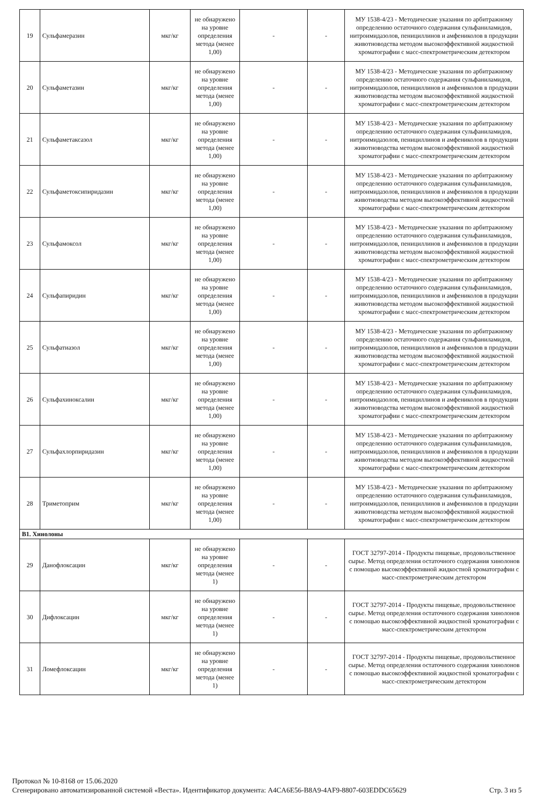| 19 | Сульфамеразин | мкг/кг | не обнаружено на уровне определения метода (менее 1,00) | - | - | МУ 1538-4/23 - Методические указания по арбитражному определению остаточного содержания сульфаниламидов, нитроимидазолов, пенициллинов и амфениколов в продукции животноводства методом высокоэффективной жидкостной хроматографии с масс-спектрометрическим детектором |
| 20 | Сульфаметазин | мкг/кг | не обнаружено на уровне определения метода (менее 1,00) | - | - | МУ 1538-4/23 - Методические указания по арбитражному определению остаточного содержания сульфаниламидов, нитроимидазолов, пенициллинов и амфениколов в продукции животноводства методом высокоэффективной жидкостной хроматографии с масс-спектрометрическим детектором |
| 21 | Сульфаметаксазол | мкг/кг | не обнаружено на уровне определения метода (менее 1,00) | - | - | МУ 1538-4/23 - Методические указания по арбитражному определению остаточного содержания сульфаниламидов, нитроимидазолов, пенициллинов и амфениколов в продукции животноводства методом высокоэффективной жидкостной хроматографии с масс-спектрометрическим детектором |
| 22 | Сульфаметоксипиридазин | мкг/кг | не обнаружено на уровне определения метода (менее 1,00) | - | - | МУ 1538-4/23 - Методические указания по арбитражному определению остаточного содержания сульфаниламидов, нитроимидазолов, пенициллинов и амфениколов в продукции животноводства методом высокоэффективной жидкостной хроматографии с масс-спектрометрическим детектором |
| 23 | Сульфамоксол | мкг/кг | не обнаружено на уровне определения метода (менее 1,00) | - | - | МУ 1538-4/23 - Методические указания по арбитражному определению остаточного содержания сульфаниламидов, нитроимидазолов, пенициллинов и амфениколов в продукции животноводства методом высокоэффективной жидкостной хроматографии с масс-спектрометрическим детектором |
| 24 | Сульфапиридин | мкг/кг | не обнаружено на уровне определения метода (менее 1,00) | - | - | МУ 1538-4/23 - Методические указания по арбитражному определению остаточного содержания сульфаниламидов, нитроимидазолов, пенициллинов и амфениколов в продукции животноводства методом высокоэффективной жидкостной хроматографии с масс-спектрометрическим детектором |
| 25 | Сульфатиазол | мкг/кг | не обнаружено на уровне определения метода (менее 1,00) | - | - | МУ 1538-4/23 - Методические указания по арбитражному определению остаточного содержания сульфаниламидов, нитроимидазолов, пенициллинов и амфениколов в продукции животноводства методом высокоэффективной жидкостной хроматографии с масс-спектрометрическим детектором |
| 26 | Сульфахиноксалин | мкг/кг | не обнаружено на уровне определения метода (менее 1,00) | - | - | МУ 1538-4/23 - Методические указания по арбитражному определению остаточного содержания сульфаниламидов, нитроимидазолов, пенициллинов и амфениколов в продукции животноводства методом высокоэффективной жидкостной хроматографии с масс-спектрометрическим детектором |
| 27 | Сульфахлорпиридазин | мкг/кг | не обнаружено на уровне определения метода (менее 1,00) | - | - | МУ 1538-4/23 - Методические указания по арбитражному определению остаточного содержания сульфаниламидов, нитроимидазолов, пенициллинов и амфениколов в продукции животноводства методом высокоэффективной жидкостной хроматографии с масс-спектрометрическим детектором |
| 28 | Триметоприм | мкг/кг | не обнаружено на уровне определения метода (менее 1,00) | - | - | МУ 1538-4/23 - Методические указания по арбитражному определению остаточного содержания сульфаниламидов, нитроимидазолов, пенициллинов и амфениколов в продукции животноводства методом высокоэффективной жидкостной хроматографии с масс-спектрометрическим детектором |
| B1. Хинолоны | | | | | | |
| 29 | Данофлоксацин | мкг/кг | не обнаружено на уровне определения метода (менее 1) | - | - | ГОСТ 32797-2014 - Продукты пищевые, продовольственное сырье. Метод определения остаточного содержания хинолонов с помощью высокоэффективной жидкостной хроматографии с масс-спектрометрическим детектором |
| 30 | Дифлоксацин | мкг/кг | не обнаружено на уровне определения метода (менее 1) | - | - | ГОСТ 32797-2014 - Продукты пищевые, продовольственное сырье. Метод определения остаточного содержания хинолонов с помощью высокоэффективной жидкостной хроматографии с масс-спектрометрическим детектором |
| 31 | Ломефлоксацин | мкг/кг | не обнаружено на уровне определения метода (менее 1) | - | - | ГОСТ 32797-2014 - Продукты пищевые, продовольственное сырье. Метод определения остаточного содержания хинолонов с помощью высокоэффективной жидкостной хроматографии с масс-спектрометрическим детектором |
Протокол № 10-8168 от 15.06.2020
Сгенерировано автоматизированной системой «Веста». Идентификатор документа: A4CA6E56-B8A9-4AF9-8807-603EDDC65629 Стр. 3 из 5